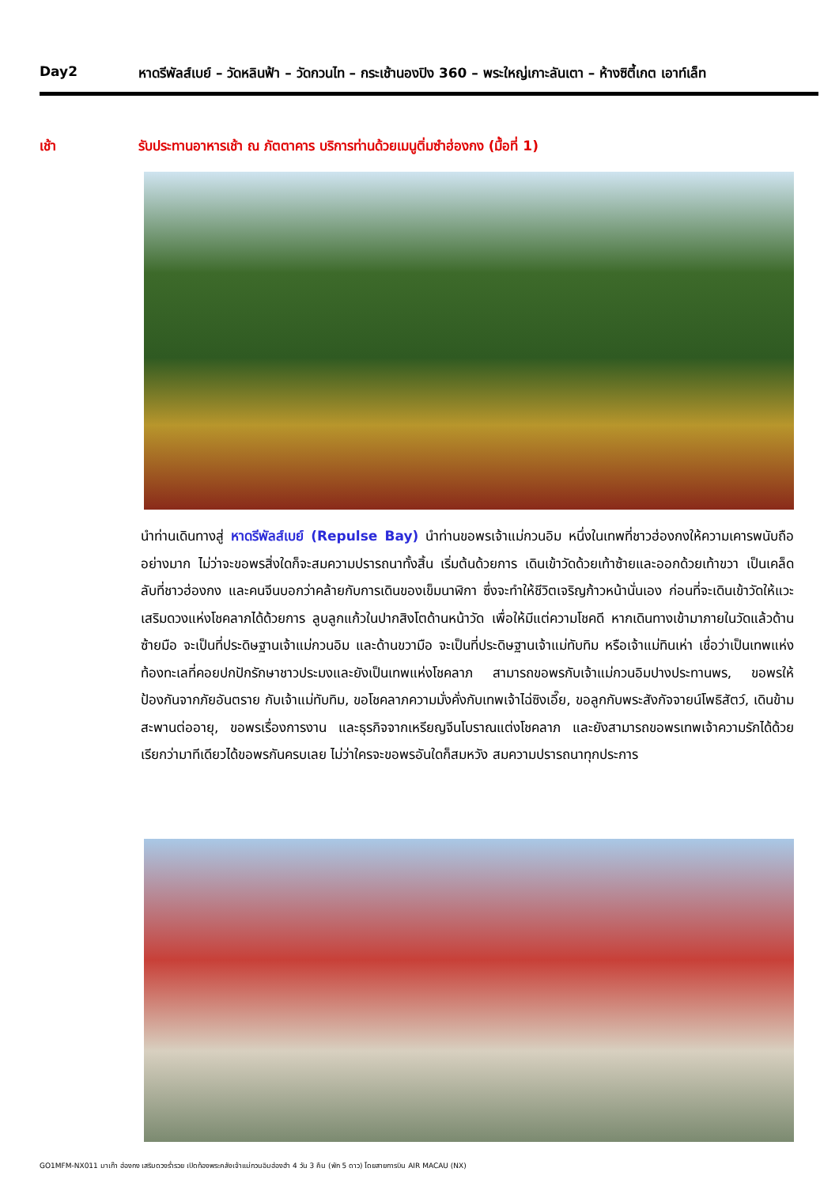Day2 หาดรีพัลส์เบย์ – วัดหลินฟ้า – วัดกวนไท – กระเช้านองปิง 360 – พระใหญ่เกาะลันเตา – ห้างซิตี้เกต เอาท์เล็ท
เช้า รับประทานอาหารเช้า ณ ภัตตาคาร บริการท่านด้วยเมนูติ่มซำฮ่องกง (มื้อที่ 1)
นำท่านเดินทางสู่ หาดรีพัลส์เบย์ (Repulse Bay) นำท่านขอพรเจ้าแม่กวนอิม หนึ่งในเทพที่ชาวฮ่องกงให้ความเคารพนับถืออย่างมาก ไม่ว่าจะขอพรสิ่งใดก็จะสมความปรารถนาทั้งสิ้น เริ่มต้นด้วยการ เดินเข้าวัดด้วยเท้าซ้ายและออกด้วยเท้าขวา เป็นเคล็ดลับที่ชาวฮ่องกง และคนจีนบอกว่าคล้ายกับการเดินของเข็มนาฬิกา ซึ่งจะทำให้ชีวิตเจริญก้าวหน้านั่นเอง ก่อนที่จะเดินเข้าวัดให้แวะเสริมดวงแห่งโชคลาภได้ด้วยการ ลูบลูกแก้วในปากสิงโตด้านหน้าวัด เพื่อให้มีแต่ความโชคดี หากเดินทางเข้ามาภายในวัดแล้วด้านซ้ายมือ จะเป็นที่ประดิษฐานเจ้าแม่กวนอิม และด้านขวามือ จะเป็นที่ประดิษฐานเจ้าแม่ทับทิม หรือเจ้าแม่ทินเห่า เชื่อว่าเป็นเทพแห่งท้องทะเลที่คอยปกปักรักษาชาวประมงและยังเป็นเทพแห่งโชคลาภ สามารถขอพรกับเจ้าแม่กวนอิมปางประทานพร, ขอพรให้ป้องกันจากภัยอันตราย กับเจ้าแม่ทับทิม, ขอโชคลาภความมั่งคั่งกับเทพเจ้าไฉ่ซิงเอี๊ย, ขอลูกกับพระสังกัจจายน์โพธิสัตว์, เดินข้ามสะพานต่ออายุ, ขอพรเรื่องการงาน และธุรกิจจากเหรียญจีนโบราณแต่งโชคลาภ และยังสามารถขอพรเทพเจ้าความรักได้ด้วย เรียกว่ามาทีเดียวได้ขอพรกันครบเลย ไม่ว่าใครจะขอพรอันใดก็สมหวัง สมความปรารถนาทุกประการ
GO1MFM-NX011 มาเก๊า ฮ่องกง เสริมดวงร่ำรวย เปิดท้องพระคลังเจ้าแม่กวนอิมฮ่องฮำ 4 วัน 3 คืน (พัก 5 ดาว) โดยสายการบิน AIR MACAU (NX)